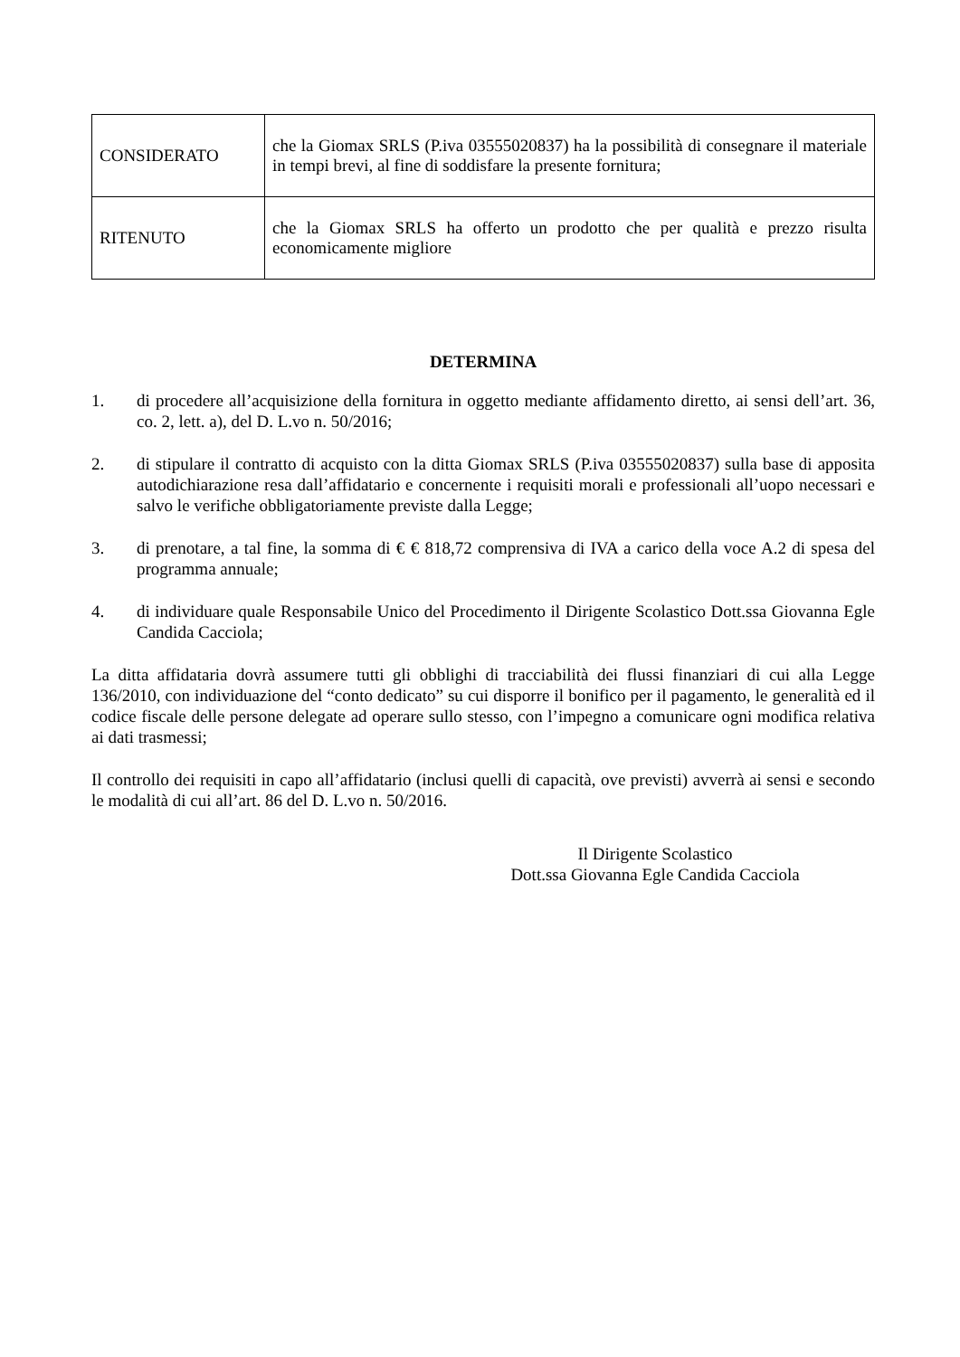| CONSIDERATO | che la Giomax SRLS (P.iva 03555020837) ha la possibilità di consegnare il materiale in tempi brevi, al fine di soddisfare la presente fornitura; |
| RITENUTO | che la Giomax SRLS ha offerto un prodotto che per qualità e prezzo risulta economicamente migliore |
DETERMINA
1. di procedere all’acquisizione della fornitura in oggetto mediante affidamento diretto, ai sensi dell’art. 36, co. 2, lett. a), del D. L.vo n. 50/2016;
2. di stipulare il contratto di acquisto con la ditta Giomax SRLS (P.iva 03555020837) sulla base di apposita autodichiarazione resa dall’affidatario e concernente i requisiti morali e professionali all’uopo necessari e salvo le verifiche obbligatoriamente previste dalla Legge;
3. di prenotare, a tal fine, la somma di € € 818,72 comprensiva di IVA a carico della voce A.2 di spesa del programma annuale;
4. di individuare quale Responsabile Unico del Procedimento il Dirigente Scolastico Dott.ssa Giovanna Egle Candida Cacciola;
La ditta affidataria dovrà assumere tutti gli obblighi di tracciabilità dei flussi finanziari di cui alla Legge 136/2010, con individuazione del “conto dedicato” su cui disporre il bonifico per il pagamento, le generalità ed il codice fiscale delle persone delegate ad operare sullo stesso, con l’impegno a comunicare ogni modifica relativa ai dati trasmessi;
Il controllo dei requisiti in capo all’affidatario (inclusi quelli di capacità, ove previsti) avverrà ai sensi e secondo le modalità di cui all’art. 86 del D. L.vo n. 50/2016.
Il Dirigente Scolastico
Dott.ssa Giovanna Egle Candida Cacciola